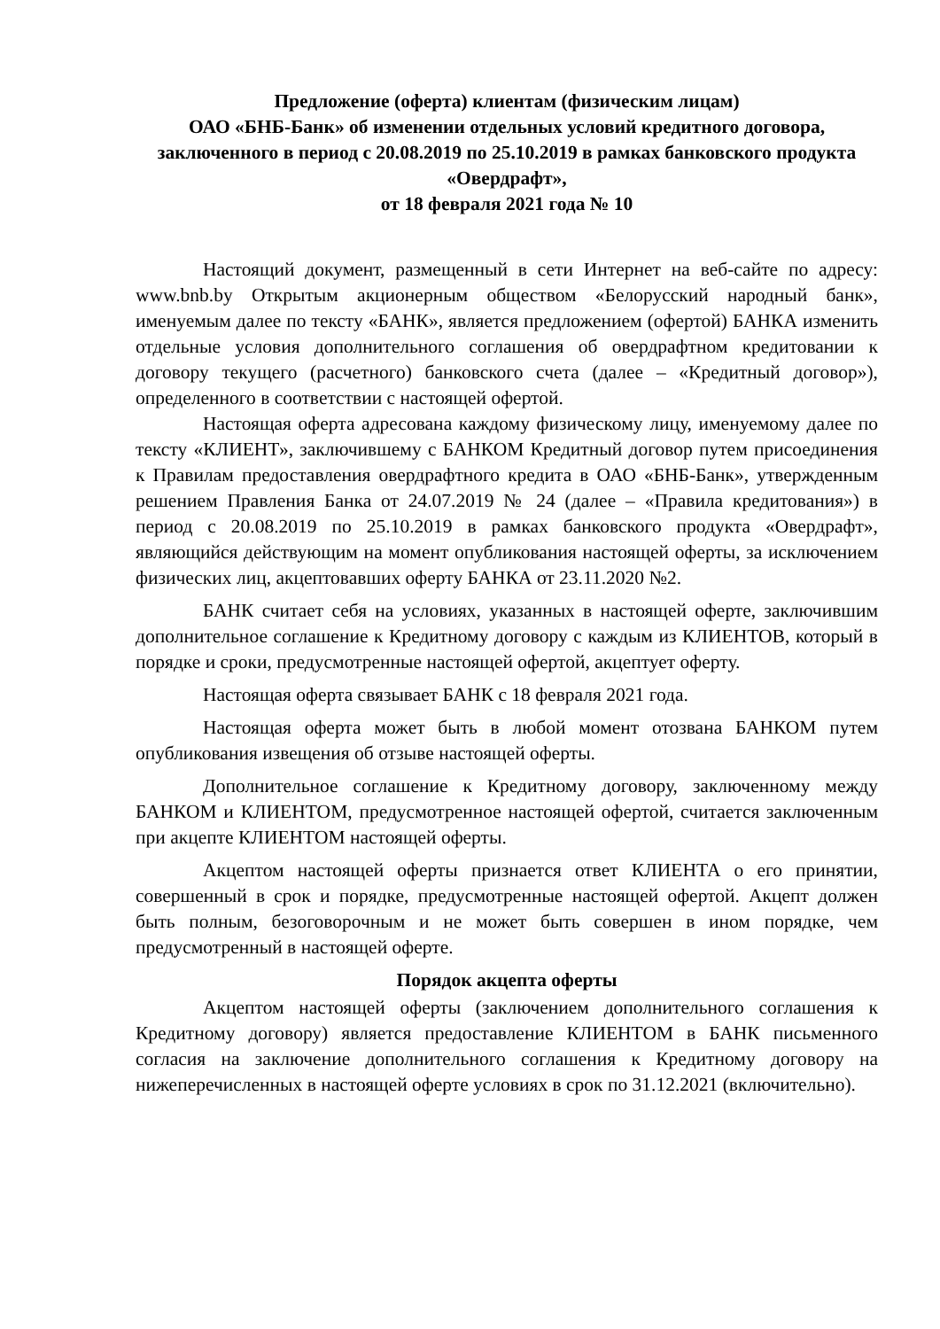Предложение (оферта) клиентам (физическим лицам)
ОАО «БНБ-Банк» об изменении отдельных условий кредитного договора, заключенного в период с 20.08.2019 по 25.10.2019 в рамках банковского продукта «Овердрафт»,
от 18 февраля 2021 года № 10
Настоящий документ, размещенный в сети Интернет на веб-сайте по адресу: www.bnb.by Открытым акционерным обществом «Белорусский народный банк», именуемым далее по тексту «БАНК», является предложением (офертой) БАНКА изменить отдельные условия дополнительного соглашения об овердрафтном кредитовании к договору текущего (расчетного) банковского счета (далее – «Кредитный договор»), определенного в соответствии с настоящей офертой.
Настоящая оферта адресована каждому физическому лицу, именуемому далее по тексту «КЛИЕНТ», заключившему с БАНКОМ Кредитный договор путем присоединения к Правилам предоставления овердрафтного кредита в ОАО «БНБ-Банк», утвержденным решением Правления Банка от 24.07.2019 № 24 (далее – «Правила кредитования») в период с 20.08.2019 по 25.10.2019 в рамках банковского продукта «Овердрафт», являющийся действующим на момент опубликования настоящей оферты, за исключением физических лиц, акцептовавших оферту БАНКА от 23.11.2020 №2.
БАНК считает себя на условиях, указанных в настоящей оферте, заключившим дополнительное соглашение к Кредитному договору с каждым из КЛИЕНТОВ, который в порядке и сроки, предусмотренные настоящей офертой, акцептует оферту.
Настоящая оферта связывает БАНК с 18 февраля 2021 года.
Настоящая оферта может быть в любой момент отозвана БАНКОМ путем опубликования извещения об отзыве настоящей оферты.
Дополнительное соглашение к Кредитному договору, заключенному между БАНКОМ и КЛИЕНТОМ, предусмотренное настоящей офертой, считается заключенным при акцепте КЛИЕНТОМ настоящей оферты.
Акцептом настоящей оферты признается ответ КЛИЕНТА о его принятии, совершенный в срок и порядке, предусмотренные настоящей офертой. Акцепт должен быть полным, безоговорочным и не может быть совершен в ином порядке, чем предусмотренный в настоящей оферте.
Порядок акцепта оферты
Акцептом настоящей оферты (заключением дополнительного соглашения к Кредитному договору) является предоставление КЛИЕНТОМ в БАНК письменного согласия на заключение дополнительного соглашения к Кредитному договору на нижеперечисленных в настоящей оферте условиях в срок по 31.12.2021 (включительно).